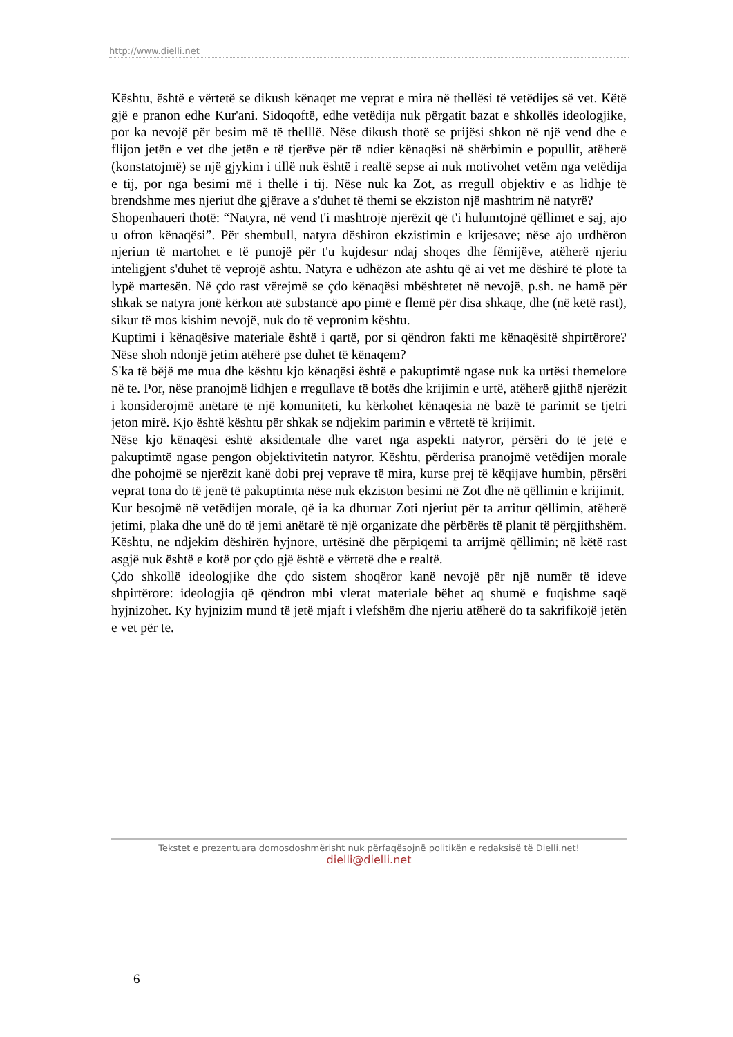http://www.dielli.net
Kështu, është e vërtetë se dikush kënaqet me veprat e mira në thellësi të vetëdijes së vet. Këtë gjë e pranon edhe Kur'ani. Sidoqoftë, edhe vetëdija nuk përgatit bazat e shkollës ideologjike, por ka nevojë për besim më të thelllë. Nëse dikush thotë se prijësi shkon në një vend dhe e flijon jetën e vet dhe jetën e të tjerëve për të ndier kënaqësi në shërbimin e popullit, atëherë (konstatojmë) se një gjykim i tillë nuk është i realtë sepse ai nuk motivohet vetëm nga vetëdija e tij, por nga besimi më i thellë i tij. Nëse nuk ka Zot, as rregull objektiv e as lidhje të brendshme mes njeriut dhe gjërave a s'duhet të themi se ekziston një mashtrim në natyrë?
Shopenhaueri thotë: “Natyra, në vend t'i mashtrojë njerëzit që t'i hulumtojnë qëllimet e saj, ajo u ofron kënaqësi”. Për shembull, natyra dëshiron ekzistimin e krijesave; nëse ajo urdhëron njeriun të martohet e të punojë për t'u kujdesur ndaj shoqes dhe fëmijëve, atëherë njeriu inteligjent s'duhet të veprojë ashtu. Natyra e udhëzon ate ashtu që ai vet me dëshirë të plotë ta lypë martesën. Në çdo rast vërejmë se çdo kënaqësi mbështetet në nevojë, p.sh. ne hamë për shkak se natyra jonë kërkon atë substancë apo pimë e flemë për disa shkaqe, dhe (në këtë rast), sikur të mos kishim nevojë, nuk do të vepronim kështu.
Kuptimi i kënaqësive materiale është i qartë, por si qëndron fakti me kënaqësitë shpirtërore? Nëse shoh ndonjë jetim atëherë pse duhet të kënaqem?
S'ka të bëjë me mua dhe kështu kjo kënaqësi është e pakuptimtë ngase nuk ka urtësi themelore në te. Por, nëse pranojmë lidhjen e rregullave të botës dhe krijimin e urtë, atëherë gjithë njerëzit i konsiderojmë anëtarë të një komuniteti, ku kërkohet kënaqësia në bazë të parimit se tjetri jeton mirë. Kjo është kështu për shkak se ndjekim parimin e vërtetë të krijimit.
Nëse kjo kënaqësi është aksidentale dhe varet nga aspekti natyror, përsëri do të jetë e pakuptimtë ngase pengon objektivitetin natyror. Kështu, përderisa pranojmë vetëdijen morale dhe pohojmë se njerëzit kanë dobi prej veprave të mira, kurse prej të këqijave humbin, përsëri veprat tona do të jenë të pakuptimta nëse nuk ekziston besimi në Zot dhe në qëllimin e krijimit.
Kur besojmë në vetëdijen morale, që ia ka dhuruar Zoti njeriut për ta arritur qëllimin, atëherë jetimi, plaka dhe unë do të jemi anëtarë të një organizate dhe përbërës të planit të përgjithshëm. Kështu, ne ndjekim dëshirën hyjnore, urtësinë dhe përpiqemi ta arrijmë qëllimin; në këtë rast asgjë nuk është e kotë por çdo gjë është e vërtetë dhe e realtë.
Çdo shkollë ideologjike dhe çdo sistem shoqëror kanë nevojë për një numër të ideve shpirtërore: ideologjia që qëndron mbi vlerat materiale bëhet aq shumë e fuqishme saqë hyjnizohet. Ky hyjnizim mund të jetë mjaft i vlefshëm dhe njeriu atëherë do ta sakrifikojë jetën e vet për te.
Tekstet e prezentuara domosdoshmërisht nuk përfaqësojnë politikën e redaksisë të Dielli.net!
dielli@dielli.net
6